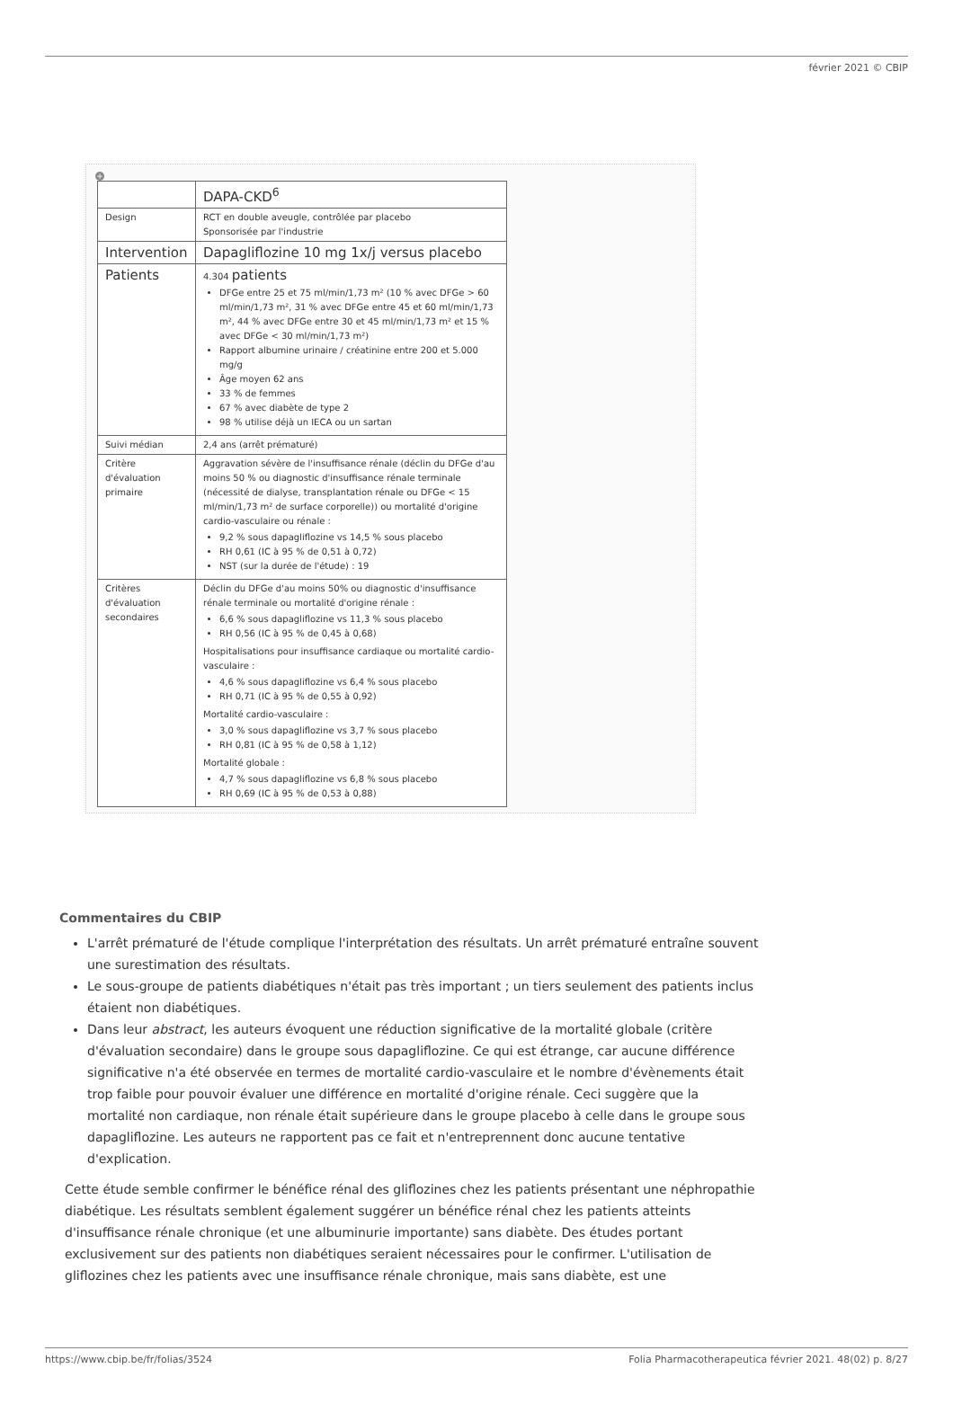février 2021 © CBIP
+
| | DAPA-CKD<sup>6</sup> |
| Design | RCT en double aveugle, contrôlée par placebo Sponsorisée par l'industrie |
| Intervention | Dapagliflozine 10 mg 1x/j versus placebo |
| Patients | 4.304 patients DFGe entre 25 et 75 ml/min/1,73 m² (10 % avec DFGe > 60 ml/min/1,73 m², 31 % avec DFGe entre 45 et 60 ml/min/1,73 m², 44 % avec DFGe entre 30 et 45 ml/min/1,73 m² et 15 % avec DFGe < 30 ml/min/1,73 m²) Rapport albumine urinaire / créatinine entre 200 et 5.000 mg/g Âge moyen 62 ans 33 % de femmes 67 % avec diabète de type 2 98 % utilise déjà un IECA ou un sartan |
| Suivi médian | 2,4 ans (arrêt prématuré) |
| Critère d'évaluation primaire | Aggravation sévère de l'insuffisance rénale (déclin du DFGe d'au moins 50 % ou diagnostic d'insuffisance rénale terminale (nécessité de dialyse, transplantation rénale ou DFGe < 15 ml/min/1,73 m² de surface corporelle)) ou mortalité d'origine cardio-vasculaire ou rénale : 9,2 % sous dapagliflozine vs 14,5 % sous placebo RH 0,61 (IC à 95 % de 0,51 à 0,72) NST (sur la durée de l'étude) : 19 |
| Critères d'évaluation secondaires | Déclin du DFGe d'au moins 50% ou diagnostic d'insuffisance rénale terminale ou mortalité d'origine rénale : 6,6 % sous dapagliflozine vs 11,3 % sous placebo RH 0,56 (IC à 95 % de 0,45 à 0,68) Hospitalisations pour insuffisance cardiaque ou mortalité cardio-vasculaire : 4,6 % sous dapagliflozine vs 6,4 % sous placebo RH 0,71 (IC à 95 % de 0,55 à 0,92) Mortalité cardio-vasculaire : 3,0 % sous dapagliflozine vs 3,7 % sous placebo RH 0,81 (IC à 95 % de 0,58 à 1,12) Mortalité globale : 4,7 % sous dapagliflozine vs 6,8 % sous placebo RH 0,69 (IC à 95 % de 0,53 à 0,88) |
Commentaires du CBIP
L'arrêt prématuré de l'étude complique l'interprétation des résultats. Un arrêt prématuré entraîne souvent une surestimation des résultats.
Le sous-groupe de patients diabétiques n'était pas très important ; un tiers seulement des patients inclus étaient non diabétiques.
Dans leur abstract, les auteurs évoquent une réduction significative de la mortalité globale (critère d'évaluation secondaire) dans le groupe sous dapagliflozine. Ce qui est étrange, car aucune différence significative n'a été observée en termes de mortalité cardio-vasculaire et le nombre d'évènements était trop faible pour pouvoir évaluer une différence en mortalité d'origine rénale. Ceci suggère que la mortalité non cardiaque, non rénale était supérieure dans le groupe placebo à celle dans le groupe sous dapagliflozine. Les auteurs ne rapportent pas ce fait et n'entreprennent donc aucune tentative d'explication.
Cette étude semble confirmer le bénéfice rénal des gliflozines chez les patients présentant une néphropathie diabétique. Les résultats semblent également suggérer un bénéfice rénal chez les patients atteints d'insuffisance rénale chronique (et une albuminurie importante) sans diabète. Des études portant exclusivement sur des patients non diabétiques seraient nécessaires pour le confirmer. L'utilisation de gliflozines chez les patients avec une insuffisance rénale chronique, mais sans diabète, est une
https://www.cbip.be/fr/folias/3524 Folia Pharmacotherapeutica février 2021. 48(02) p. 8/27